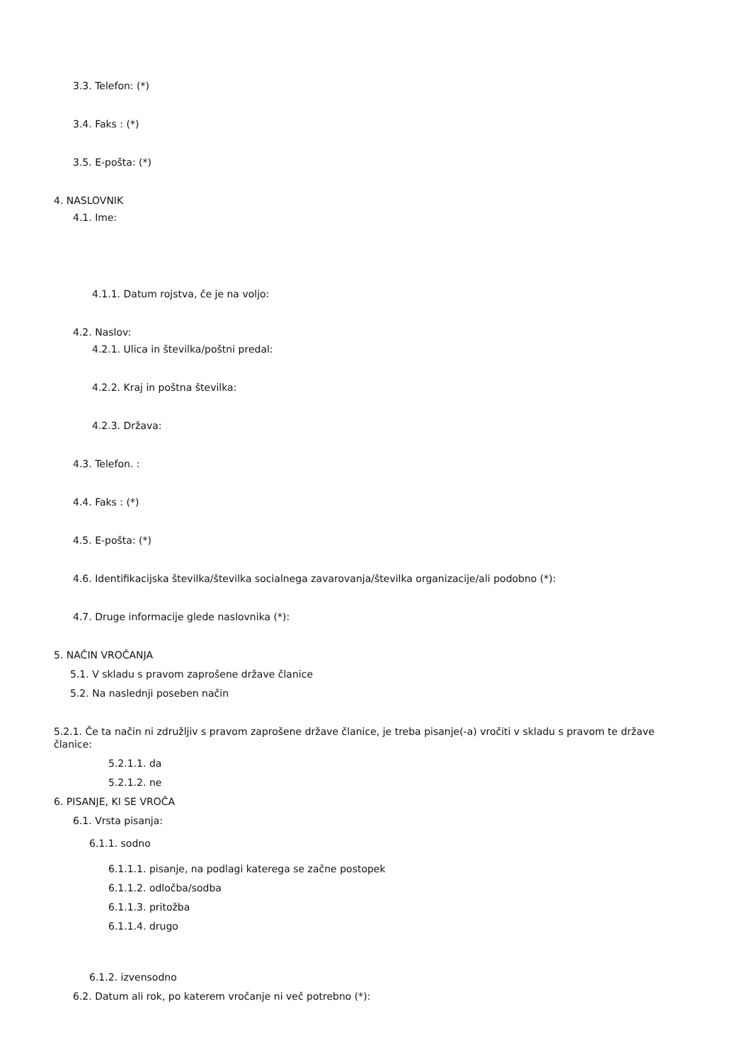3.3. Telefon: (*)
3.4. Faks : (*)
3.5. E-pošta: (*)
4. NASLOVNIK
4.1. Ime:
4.1.1. Datum rojstva, če je na voljo:
4.2. Naslov:
4.2.1. Ulica in številka/poštni predal:
4.2.2. Kraj in poštna številka:
4.2.3. Država:
4.3. Telefon. :
4.4. Faks : (*)
4.5. E-pošta: (*)
4.6. Identifikacijska številka/številka socialnega zavarovanja/številka organizacije/ali podobno (*):
4.7. Druge informacije glede naslovnika (*):
5. NAČIN VROČANJA
5.1. V skladu s pravom zaprošene države članice
5.2. Na naslednji poseben način
5.2.1. Če ta način ni združljiv s pravom zaprošene države članice, je treba pisanje(-a) vročiti v skladu s pravom te države članice:
5.2.1.1. da
5.2.1.2. ne
6. PISANJE, KI SE VROČA
6.1. Vrsta pisanja:
6.1.1. sodno
6.1.1.1. pisanje, na podlagi katerega se začne postopek
6.1.1.2. odločba/sodba
6.1.1.3. pritožba
6.1.1.4. drugo
6.1.2. izvensodno
6.2. Datum ali rok, po katerem vročanje ni več potrebno (*):